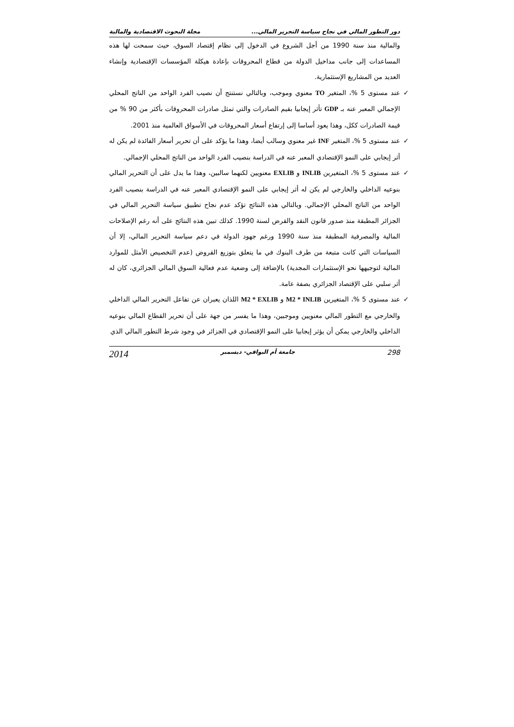دور التطور المالي في نجاح سياسة التحرير المالي... مجلة البحوث الاقتصادية والمالية
والمالية منذ سنة 1990 من أجل الشروع في الدخول إلى نظام إقتصاد السوق، حيث سمحت لها هذه المساعدات إلى جانب مداخيل الدولة من قطاع المحروقات بإعادة هيكلة المؤسسات الإقتصادية وإنشاء العديد من المشاريع الإستثمارية.
✓ عند مستوى 5 %، المتغير TO معنوي وموجب، وبالتالي نستنتج أن نصيب الفرد الواحد من الناتج المحلي الإجمالي المعبر عنه بـ GDP تأثر إيجابيا بقيم الصادرات والتي تمثل صادرات المحروقات بأكثر من 90 % من قيمة الصادرات ككل، وهذا يعود أساسا إلى إرتفاع أسعار المحروقات في الأسواق العالمية منذ 2001.
✓ عند مستوى 5 %، المتغير INF غير معنوي وسالب أيضا، وهذا ما يؤكد على أن تحرير أسعار الفائدة لم يكن له أثر إيجابي على النمو الإقتصادي المعبر عنه في الدراسة بنصيب الفرد الواحد من الناتج المحلي الإجمالي.
✓ عند مستوى 5 %، المتغيرين INLIB و EXLIB معنويين لكنهما سالبين، وهذا ما يدل على أن التحرير المالي بنوعيه الداخلي والخارجي لم يكن له أثر إيجابي على النمو الإقتصادي المعبر عنه في الدراسة بنصيب الفرد الواحد من الناتج المحلي الإجمالي. وبالتالي هذه النتائج تؤكد عدم نجاح تطبيق سياسة التحرير المالي في الجزائر المطبقة منذ صدور قانون النقد والقرض لسنة 1990. كذلك تبين هذه النتائج على أنه رغم الإصلاحات المالية والمصرفية المطبقة منذ سنة 1990 ورغم جهود الدولة في دعم سياسة التحرير المالي، إلا أن السياسات التي كانت متبعة من طرف البنوك في ما يتعلق بتوزيع القروض (عدم التخصيص الأمثل للموارد المالية لتوجيهها نحو الإستثمارات المجدية) بالإضافة إلى وضعية عدم فعالية السوق المالي الجزائري، كان له أثر سلبي على الإقتصاد الجزائري بصفة عامة.
✓ عند مستوى 5 %، المتغيرين M2 * INLIB و M2 * EXLIB اللذان يعبران عن تفاعل التحرير المالي الداخلي والخارجي مع التطور المالي معنويين وموجبين، وهذا ما يفسر من جهة على أن تحرير القطاع المالي بنوعيه الداخلي والخارجي يمكن أن يؤثر إيجابيا على النمو الإقتصادي في الجزائر في وجود شرط التطور المالي الذي
298 جامعة أم البواقي- ديسمبر 2014